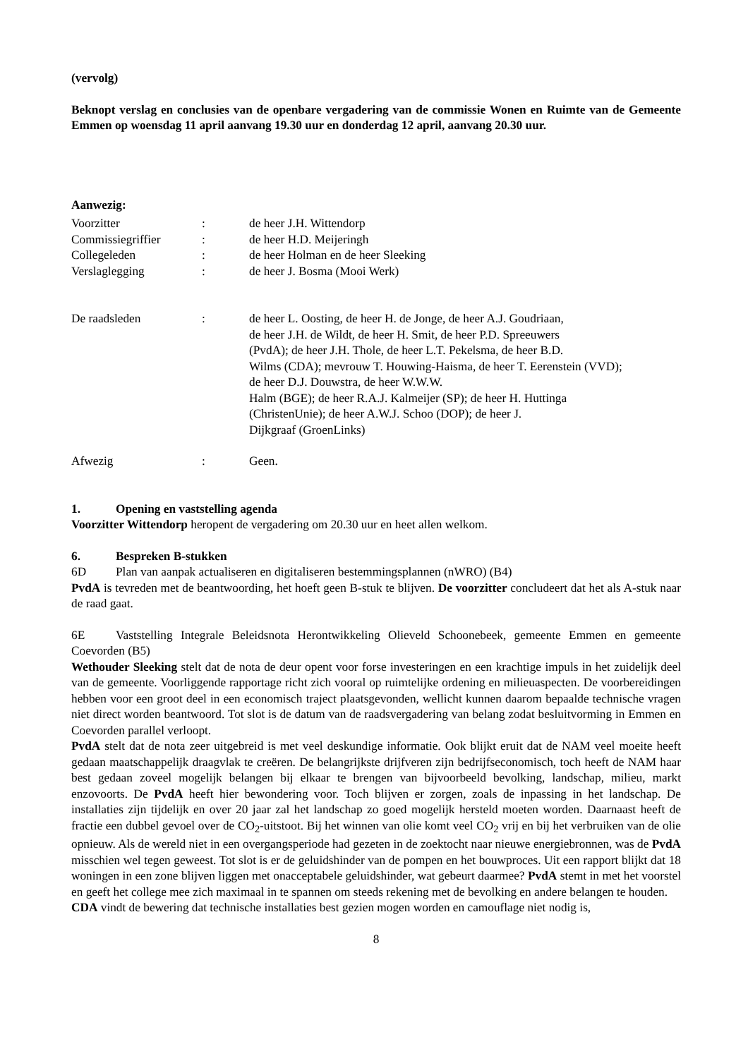(vervolg)
Beknopt verslag en conclusies van de openbare vergadering van de commissie Wonen en Ruimte van de Gemeente Emmen op woensdag 11 april aanvang 19.30 uur en donderdag 12 april, aanvang 20.30 uur.
Aanwezig:
| Voorzitter | : | de heer J.H. Wittendorp |
| Commissiegriffier | : | de heer H.D. Meijeringh |
| Collegeleden | : | de heer Holman en de heer Sleeking |
| Verslaglegging | : | de heer J. Bosma (Mooi Werk) |
| De raadsleden | : | de heer L. Oosting, de heer H. de Jonge, de heer A.J. Goudriaan, de heer J.H. de Wildt, de heer H. Smit, de heer P.D. Spreeuwers (PvdA); de heer J.H. Thole, de heer L.T. Pekelsma, de heer B.D. Wilms (CDA); mevrouw T. Houwing-Haisma, de heer T. Eerenstein (VVD); de heer D.J. Douwstra, de heer W.W.W. Halm (BGE); de heer R.A.J. Kalmeijer (SP); de heer H. Huttinga (ChristenUnie); de heer A.W.J. Schoo (DOP); de heer J. Dijkgraaf (GroenLinks) |
| Afwezig | : | Geen. |
1. Opening en vaststelling agenda
Voorzitter Wittendorp heropent de vergadering om 20.30 uur en heet allen welkom.
6. Bespreken B-stukken
6D Plan van aanpak actualiseren en digitaliseren bestemmingsplannen (nWRO) (B4)
PvdA is tevreden met de beantwoording, het hoeft geen B-stuk te blijven. De voorzitter concludeert dat het als A-stuk naar de raad gaat.
6E Vaststelling Integrale Beleidsnota Herontwikkeling Olieveld Schoonebeek, gemeente Emmen en gemeente Coevorden (B5)
Wethouder Sleeking stelt dat de nota de deur opent voor forse investeringen en een krachtige impuls in het zuidelijk deel van de gemeente. Voorliggende rapportage richt zich vooral op ruimtelijke ordening en milieuaspecten. De voorbereidingen hebben voor een groot deel in een economisch traject plaatsgevonden, wellicht kunnen daarom bepaalde technische vragen niet direct worden beantwoord. Tot slot is de datum van de raadsvergadering van belang zodat besluitvorming in Emmen en Coevorden parallel verloopt.
PvdA stelt dat de nota zeer uitgebreid is met veel deskundige informatie. Ook blijkt eruit dat de NAM veel moeite heeft gedaan maatschappelijk draagvlak te creëren. De belangrijkste drijfveren zijn bedrijfseconomisch, toch heeft de NAM haar best gedaan zoveel mogelijk belangen bij elkaar te brengen van bijvoorbeeld bevolking, landschap, milieu, markt enzovoorts. De PvdA heeft hier bewondering voor. Toch blijven er zorgen, zoals de inpassing in het landschap. De installaties zijn tijdelijk en over 20 jaar zal het landschap zo goed mogelijk hersteld moeten worden. Daarnaast heeft de fractie een dubbel gevoel over de CO<sub>2</sub>-uitstoot. Bij het winnen van olie komt veel CO<sub>2</sub> vrij en bij het verbruiken van de olie opnieuw. Als de wereld niet in een overgangsperiode had gezeten in de zoektocht naar nieuwe energiebronnen, was de PvdA misschien wel tegen geweest. Tot slot is er de geluidshinder van de pompen en het bouwproces. Uit een rapport blijkt dat 18 woningen in een zone blijven liggen met onacceptabele geluidshinder, wat gebeurt daarmee? PvdA stemt in met het voorstel en geeft het college mee zich maximaal in te spannen om steeds rekening met de bevolking en andere belangen te houden.
CDA vindt de bewering dat technische installaties best gezien mogen worden en camouflage niet nodig is,
8